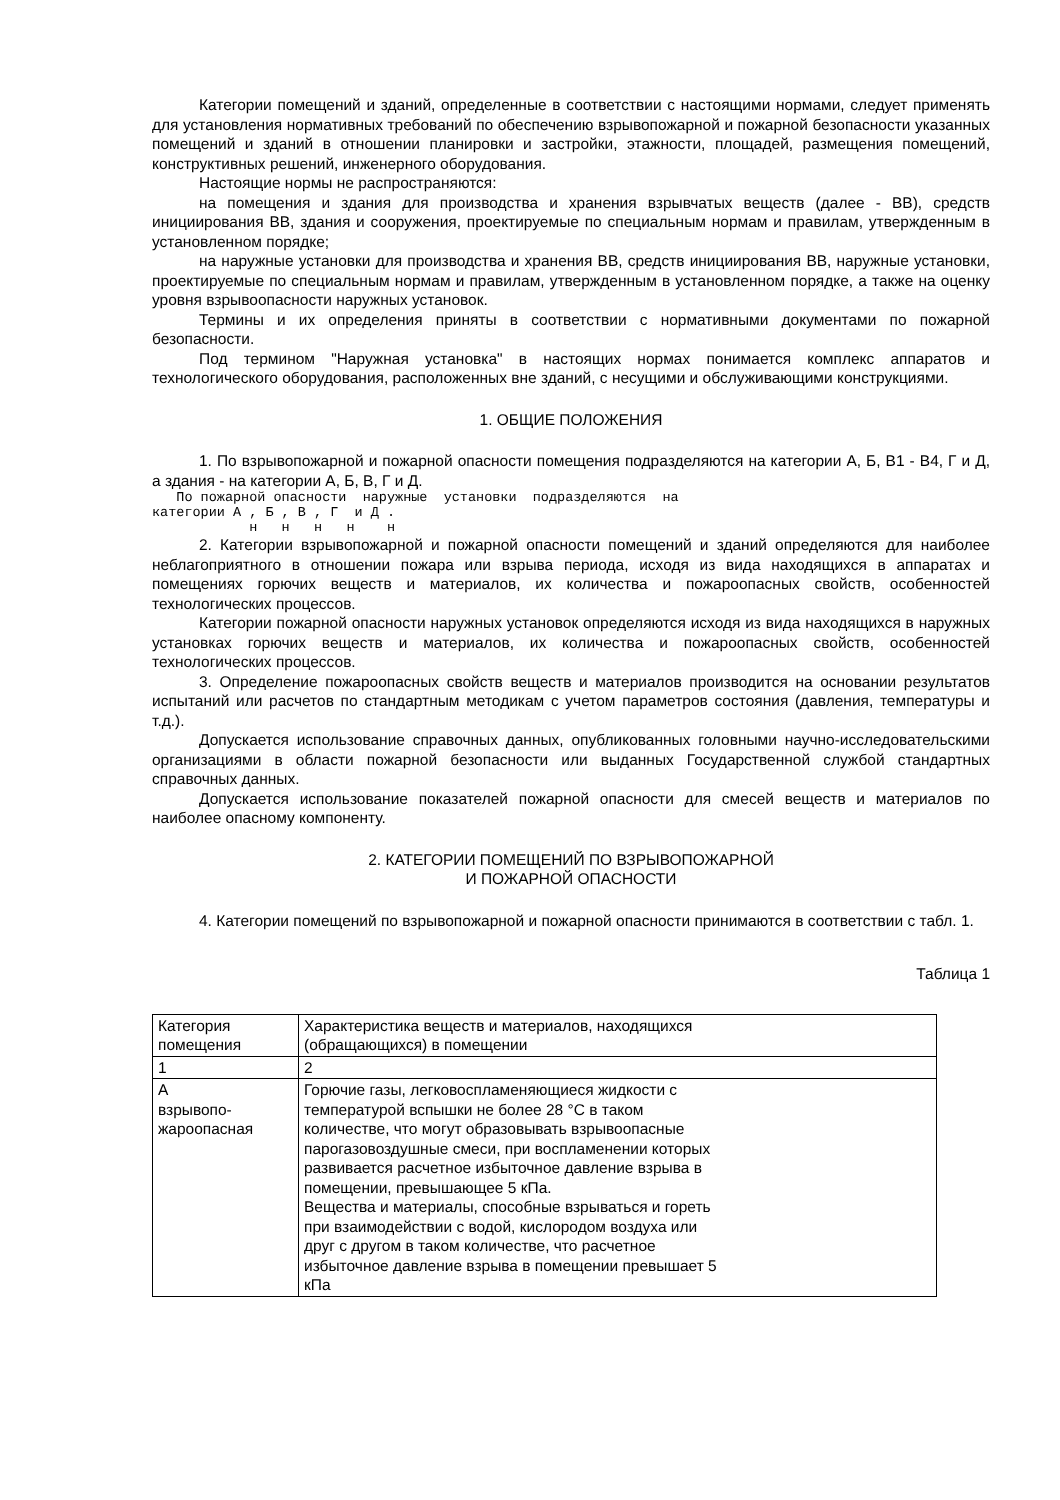Категории помещений и зданий, определенные в соответствии с настоящими нормами, следует применять для установления нормативных требований по обеспечению взрывопожарной и пожарной безопасности указанных помещений и зданий в отношении планировки и застройки, этажности, площадей, размещения помещений, конструктивных решений, инженерного оборудования.
Настоящие нормы не распространяются:
на помещения и здания для производства и хранения взрывчатых веществ (далее - ВВ), средств инициирования ВВ, здания и сооружения, проектируемые по специальным нормам и правилам, утвержденным в установленном порядке;
на наружные установки для производства и хранения ВВ, средств инициирования ВВ, наружные установки, проектируемые по специальным нормам и правилам, утвержденным в установленном порядке, а также на оценку уровня взрывоопасности наружных установок.
Термины и их определения приняты в соответствии с нормативными документами по пожарной безопасности.
Под термином "Наружная установка" в настоящих нормах понимается комплекс аппаратов и технологического оборудования, расположенных вне зданий, с несущими и обслуживающими конструкциями.
1. ОБЩИЕ ПОЛОЖЕНИЯ
1. По взрывопожарной и пожарной опасности помещения подразделяются на категории А, Б, В1 - В4, Г и Д, а здания - на категории А, Б, В, Г и Д.
По пожарной опасности наружные установки подразделяются на категории А , Б , В , Г и Д . н н н н н
2. Категории взрывопожарной и пожарной опасности помещений и зданий определяются для наиболее неблагоприятного в отношении пожара или взрыва периода, исходя из вида находящихся в аппаратах и помещениях горючих веществ и материалов, их количества и пожароопасных свойств, особенностей технологических процессов.
Категории пожарной опасности наружных установок определяются исходя из вида находящихся в наружных установках горючих веществ и материалов, их количества и пожароопасных свойств, особенностей технологических процессов.
3. Определение пожароопасных свойств веществ и материалов производится на основании результатов испытаний или расчетов по стандартным методикам с учетом параметров состояния (давления, температуры и т.д.).
Допускается использование справочных данных, опубликованных головными научно-исследовательскими организациями в области пожарной безопасности или выданных Государственной службой стандартных справочных данных.
Допускается использование показателей пожарной опасности для смесей веществ и материалов по наиболее опасному компоненту.
2. КАТЕГОРИИ ПОМЕЩЕНИЙ ПО ВЗРЫВОПОЖАРНОЙ
И ПОЖАРНОЙ ОПАСНОСТИ
4. Категории помещений по взрывопожарной и пожарной опасности принимаются в соответствии с табл. 1.
Таблица 1
| Категория помещения | Характеристика веществ и материалов, находящихся (обращающихся) в помещении |
| 1 | 2 |
| А взрывопо- жароопасная | Горючие газы, легковоспламеняющиеся жидкости с температурой вспышки не более 28 °С в таком количестве, что могут образовывать взрывоопасные парогазовоздушные смеси, при воспламенении которых развивается расчетное избыточное давление взрыва в помещении, превышающее 5 кПа. Вещества и материалы, способные взрываться и гореть при взаимодействии с водой, кислородом воздуха или друг с другом в таком количестве, что расчетное избыточное давление взрыва в помещении превышает 5 кПа |